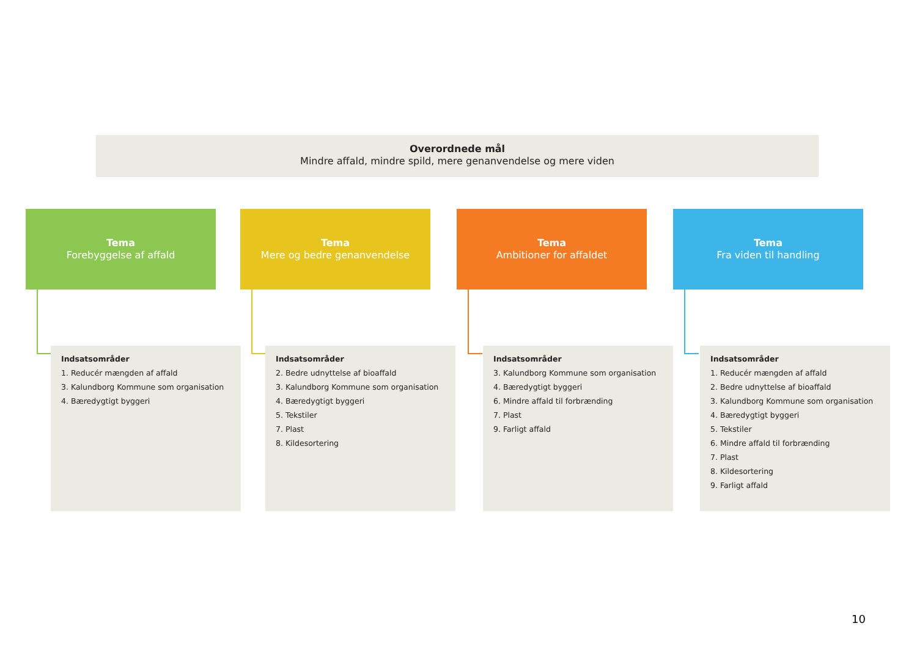Overordnede mål
Mindre affald, mindre spild, mere genanvendelse og mere viden
Tema
Forebyggelse af affald
Indsatsområder
1. Reducér mængden af affald
3. Kalundborg Kommune som organisation
4. Bæredygtigt byggeri
Tema
Mere og bedre genanvendelse
Indsatsområder
2. Bedre udnyttelse af bioaffald
3. Kalundborg Kommune som organisation
4. Bæredygtigt byggeri
5. Tekstiler
7. Plast
8. Kildesortering
Tema
Ambitioner for affaldet
Indsatsområder
3. Kalundborg Kommune som organisation
4. Bæredygtigt byggeri
6. Mindre affald til forbrænding
7. Plast
9. Farligt affald
Tema
Fra viden til handling
Indsatsområder
1. Reducér mængden af affald
2. Bedre udnyttelse af bioaffald
3. Kalundborg Kommune som organisation
4. Bæredygtigt byggeri
5. Tekstiler
6. Mindre affald til forbrænding
7. Plast
8. Kildesortering
9. Farligt affald
10